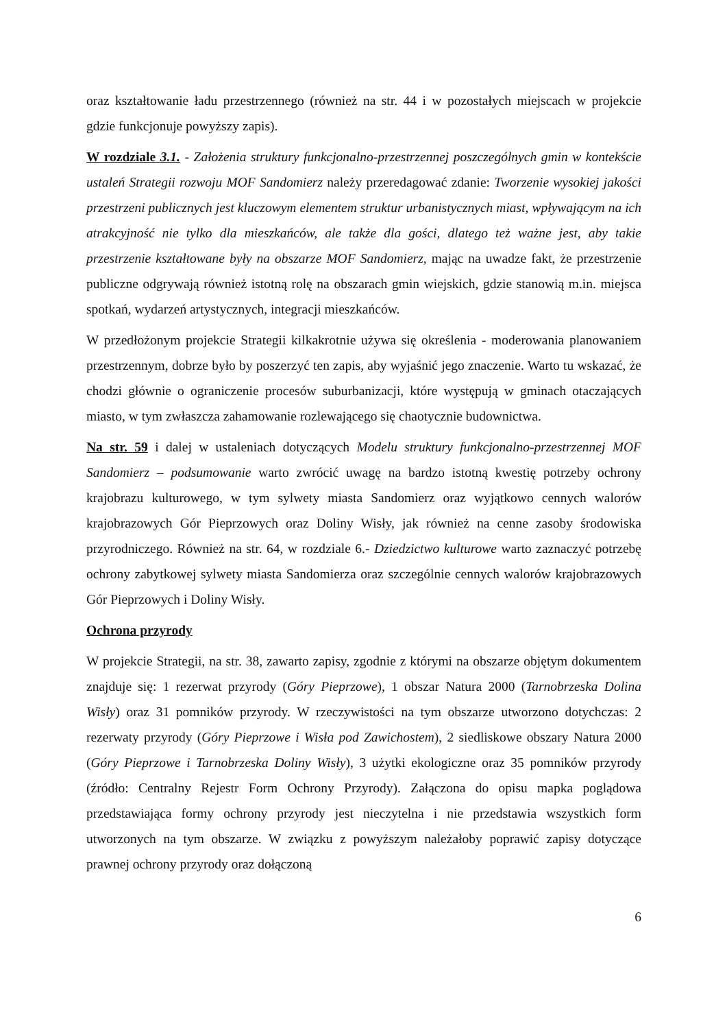oraz kształtowanie ładu przestrzennego (również na str. 44 i w pozostałych miejscach w projekcie gdzie funkcjonuje powyższy zapis).
W rozdziale 3.1. - Założenia struktury funkcjonalno-przestrzennej poszczególnych gmin w kontekście ustaleń Strategii rozwoju MOF Sandomierz należy przeredagować zdanie: Tworzenie wysokiej jakości przestrzeni publicznych jest kluczowym elementem struktur urbanistycznych miast, wpływającym na ich atrakcyjność nie tylko dla mieszkańców, ale także dla gości, dlatego też ważne jest, aby takie przestrzenie kształtowane były na obszarze MOF Sandomierz, mając na uwadze fakt, że przestrzenie publiczne odgrywają również istotną rolę na obszarach gmin wiejskich, gdzie stanowią m.in. miejsca spotkań, wydarzeń artystycznych, integracji mieszkańców.
W przedłożonym projekcie Strategii kilkakrotnie używa się określenia - moderowania planowaniem przestrzennym, dobrze było by poszerzyć ten zapis, aby wyjaśnić jego znaczenie. Warto tu wskazać, że chodzi głównie o ograniczenie procesów suburbanizacji, które występują w gminach otaczających miasto, w tym zwłaszcza zahamowanie rozlewającego się chaotycznie budownictwa.
Na str. 59 i dalej w ustaleniach dotyczących Modelu struktury funkcjonalno-przestrzennej MOF Sandomierz – podsumowanie warto zwrócić uwagę na bardzo istotną kwestię potrzeby ochrony krajobrazu kulturowego, w tym sylwety miasta Sandomierz oraz wyjątkowo cennych walorów krajobrazowych Gór Pieprzowych oraz Doliny Wisły, jak również na cenne zasoby środowiska przyrodniczego. Również na str. 64, w rozdziale 6.- Dziedzictwo kulturowe warto zaznaczyć potrzebę ochrony zabytkowej sylwety miasta Sandomierza oraz szczególnie cennych walorów krajobrazowych Gór Pieprzowych i Doliny Wisły.
Ochrona przyrody
W projekcie Strategii, na str. 38, zawarto zapisy, zgodnie z którymi na obszarze objętym dokumentem znajduje się: 1 rezerwat przyrody (Góry Pieprzowe), 1 obszar Natura 2000 (Tarnobrzeska Dolina Wisły) oraz 31 pomników przyrody. W rzeczywistości na tym obszarze utworzono dotychczas: 2 rezerwaty przyrody (Góry Pieprzowe i Wisła pod Zawichostem), 2 siedliskowe obszary Natura 2000 (Góry Pieprzowe i Tarnobrzeska Doliny Wisły), 3 użytki ekologiczne oraz 35 pomników przyrody (źródło: Centralny Rejestr Form Ochrony Przyrody). Załączona do opisu mapka poglądowa przedstawiająca formy ochrony przyrody jest nieczytelna i nie przedstawia wszystkich form utworzonych na tym obszarze. W związku z powyższym należałoby poprawić zapisy dotyczące prawnej ochrony przyrody oraz dołączoną
6